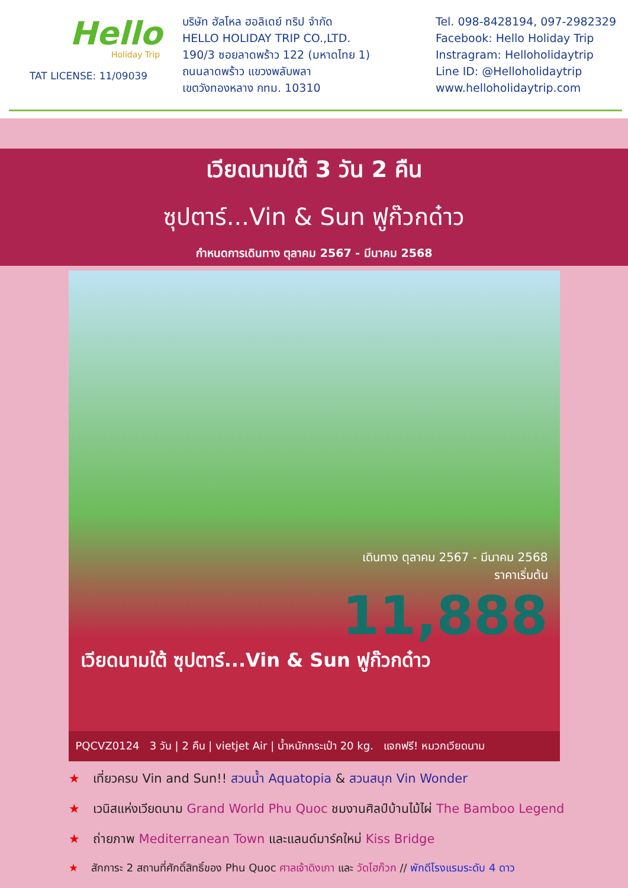Hello
Holiday Trip
TAT LICENSE: 11/09039
บริษัท ฮัลโหล ฮอลิเดย์ ทริป จำกัด
HELLO HOLIDAY TRIP CO.,LTD.
190/3 ซอยลาดพร้าว 122 (มหาดไทย 1)
ถนนลาดพร้าว แขวงพลับพลา
เขตวังทองหลาง กทม. 10310
Tel. 098-8428194, 097-2982329
Facebook: Hello Holiday Trip
Instragram: Helloholidaytrip
Line ID: @Helloholidaytrip
www.helloholidaytrip.com
เวียดนามใต้ 3 วัน 2 คืน
ซุปตาร์...Vin & Sun ฟูก๊วกด๋าว
กำหนดการเดินทาง ตุลาคม 2567 - มีนาคม 2568
เดินทาง ตุลาคม 2567 - มีนาคม 2568
ราคาเริ่มต้น
11,888
เวียดนามใต้ ซุปตาร์...Vin & Sun ฟูก๊วกด๋าว
PQCVZ0124 3 วัน | 2 คืน | vietjet Air | น้ำหนักกระเป๋า 20 kg. แจกฟรี! หมวกเวียดนาม
★ เที่ยวครบ Vin and Sun!! สวนน้ำ Aquatopia & สวนสนุก Vin Wonder
★ เวนิสแห่งเวียดนาม Grand World Phu Quoc ชมงานศิลป์บ้านไม้ไผ่ The Bamboo Legend
★ ถ่ายภาพ Mediterranean Town และแลนด์มาร์คใหม่ Kiss Bridge
★ สักการะ 2 สถานที่ศักดิ์สิทธิ์ของ Phu Quoc ศาลเจ้าดิงเกา และ วัดโฮก๊วก // พักดีโรงแรมระดับ 4 ดาว